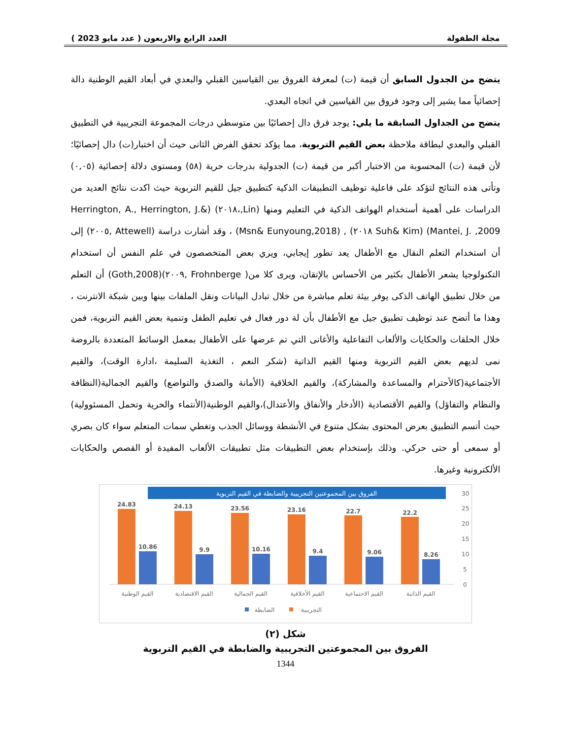مجلة الطفولة العدد الرابع والاربعون ( عدد مايو 2023 )
يتضح من الجدول السابق أن قيمة (ت) لمعرفة الفروق بين القياسين القبلي والبعدي في أبعاد القيم الوطنية دالة إحصائياً مما يشير إلى وجود فروق بين القياسين في اتجاه البعدي.
يتضح من الجداول السابقة ما يلي: يوجد فرق دال إحصائيًا بين متوسطي درجات المجموعة التجريبية في التطبيق القبلي والبعدي لبطاقة ملاحظة بعض القيم التربوية، مما يؤكد تحقق الفرض الثانى حيث أن اختبار(ت) دال إحصائيًا؛ لأن قيمة (ت) المحسوبة من الاختبار أكبر من قيمة (ت) الجدولية بدرجات حرية (٥٨) ومستوى دلالة إحصائية (٠,٠٥) وتأتى هذه النتائج لتؤكد على فاعلية توظيف التطبيقات الذكية كتطبيق جيل للقيم التربوية حيث اكدت نتائج العديد من الدراسات على أهمية أستخدام الهواتف الذكية في التعليم ومنها (Lin,،٢٠١٨) (Herrington, A., Herrington, J.& Mantei, J. ,2009) (Suh& Kim ٢٠١٨) , (Msn& Eunyoung,2018) ، وقد أشارت دراسة (Attewell ,٢٠٠٥) إلى أن استخدام التعلم النقال مع الأطفال يعد تطور إيجابي، ويري بعض المتخصصون في علم النفس أن استخدام التكنولوجيا يشعر الأطفال بكثير من الأحساس بالإتقان، ويرى كلا من( Frohnberge ,٢٠٠٩)(Goth,2008) أن التعلم من خلال تطبيق الهاتف الذكى يوفر بيئة تعلم مباشرة من خلال تبادل البيانات ونقل الملفات بينها وبين شبكة الانترنت ، وهذا ما أتضح عند توظيف تطبيق جيل مع الأطفال بأن لة دور فعال في تعليم الطفل وتنمية بعض القيم التربوية، فمن خلال الحلقات والحكايات والألعاب التفاعلية والأغانى التي تم عرضها على الأطفال بمعمل الوسائط المتعددة بالروضة نمى لديهم بعض القيم التربوية ومنها القيم الذاتية (شكر النعم ، التغذية السليمة ،ادارة الوقت)، والقيم الأجتماعية(كالأحترام والمساعدة والمشاركة)، والقيم الخلاقية (الأمانة والصدق والتواضع) والقيم الجمالية(النظافة والنظام والتفاؤل) والقيم الأقتصادية (الأدخار والأنفاق والأعتدال)،والقيم الوطنية(الأنتماء والحرية وتحمل المسئوولية) حيث أتسم التطبيق بعرض المحتوى بشكل متنوع في الأنشطة ووسائل الجذب وتغطي سمات المتعلم سواء كان بصري أو سمعى أو حتى حركي. وذلك بإستخدام بعض التطبيقات مثل تطبيقات الألعاب المفيدة أو القصص والحكايات الألكترونية وغيرها.
الفروق بين المجموعتين التجريبية والضابطة في القيم التربوية
30
25
20
15
10
5
0
24.83
24.13
23.56
23.16
22.7
22.2
10.86
9.9
10.16
9.4
9.06
8.26
القيم الوطنية
القيم الاقتصادية
القيم الجمالية
القيم الأخلاقية
القيم الاجتماعية
القيم الذاتية
الضابطة
التجريبية
شكل (٢)
الفروق بين المجموعتين التجريبية والضابطة في القيم التربوية
1344